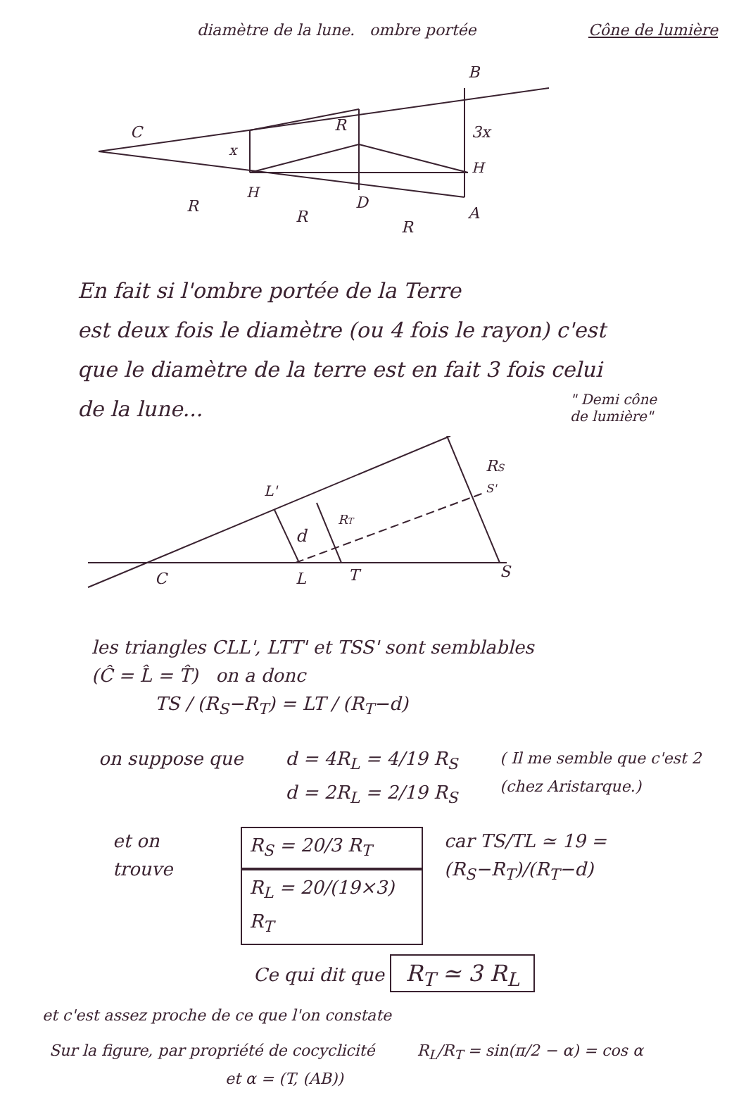diamètre de la lune. ombre portée
Cône de lumière
C
R
x
3x
B
H
H
D
A
R
R
R
En fait si l'ombre portée de la Terre
est deux fois le diamètre (ou 4 fois le rayon) c'est
que le diamètre de la terre est en fait 3 fois celui
de la lune...
" Demi cône
de lumière"
C
L
T
S
L'
d
RT
RS
S'
les triangles CLL', LTT' et TSS' sont semblables
(Ĉ = L̂ = T̂) on a donc
TS / (R<sub>S</sub>−R<sub>T</sub>) = LT / (R<sub>T</sub>−d)
on suppose que d = 4R<sub>L</sub> = 4/19 R<sub>S</sub>
d = 2R<sub>L</sub> = 2/19 R<sub>S</sub>
( Il me semble que c'est 2
(chez Aristarque.)
et on trouve
R<sub>S</sub> = 20/3 R<sub>T</sub>
R<sub>L</sub> = 20/(19×3) R<sub>T</sub>
car TS/TL ≃ 19 = (R<sub>S</sub>−R<sub>T</sub>)/(R<sub>T</sub>−d)
Ce qui dit que R<sub>T</sub> ≃ 3 R<sub>L</sub>
et c'est assez proche de ce que l'on constate
Sur la figure, par propriété de cocyclicité
et α = (T, (AB))
R<sub>L</sub>/R<sub>T</sub> = sin(π/2 − α) = cos α